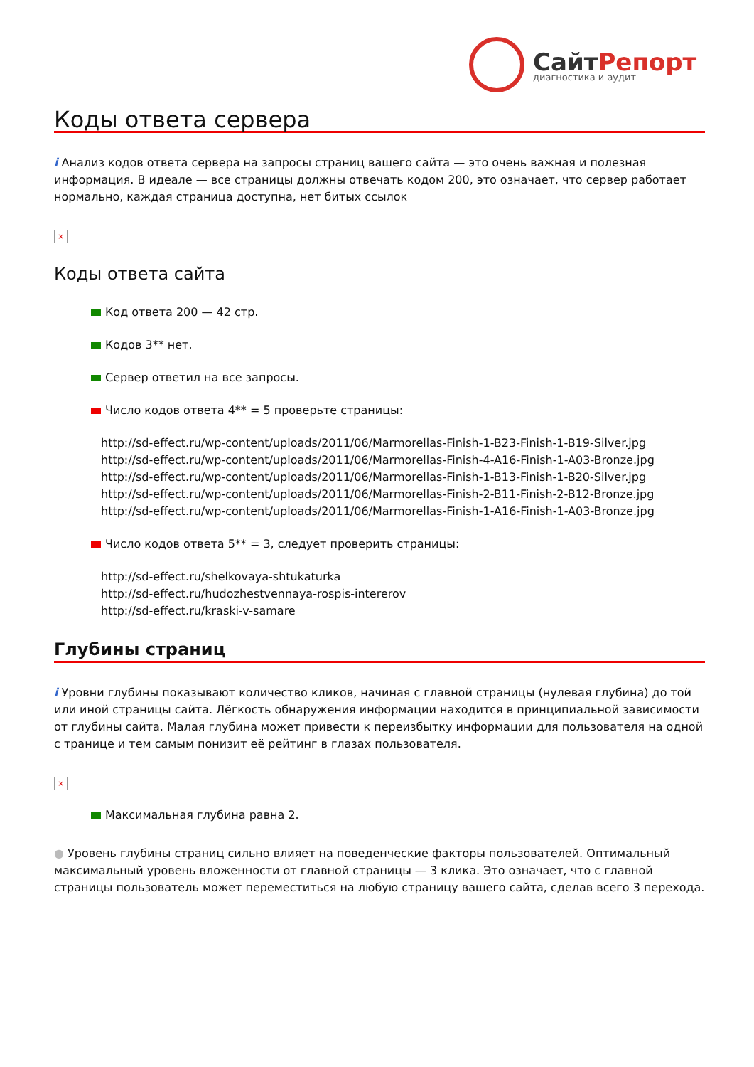СайтРепорт
диагностика и аудит
Коды ответа сервера
i Анализ кодов ответа сервера на запросы страниц вашего сайта — это очень важная и полезная информация. В идеале — все страницы должны отвечать кодом 200, это означает, что сервер работает нормально, каждая страница доступна, нет битых ссылок
×
Коды ответа сайта
Код ответа 200 — 42 стр.
Кодов 3** нет.
Сервер ответил на все запросы.
Число кодов ответа 4** = 5 проверьте страницы:
http://sd-effect.ru/wp-content/uploads/2011/06/Marmorellas-Finish-1-B23-Finish-1-B19-Silver.jpg
http://sd-effect.ru/wp-content/uploads/2011/06/Marmorellas-Finish-4-A16-Finish-1-A03-Bronze.jpg
http://sd-effect.ru/wp-content/uploads/2011/06/Marmorellas-Finish-1-B13-Finish-1-B20-Silver.jpg
http://sd-effect.ru/wp-content/uploads/2011/06/Marmorellas-Finish-2-B11-Finish-2-B12-Bronze.jpg
http://sd-effect.ru/wp-content/uploads/2011/06/Marmorellas-Finish-1-A16-Finish-1-A03-Bronze.jpg
Число кодов ответа 5** = 3, следует проверить страницы:
http://sd-effect.ru/shelkovaya-shtukaturka
http://sd-effect.ru/hudozhestvennaya-rospis-intererov
http://sd-effect.ru/kraski-v-samare
Глубины страниц
i Уровни глубины показывают количество кликов, начиная с главной страницы (нулевая глубина) до той или иной страницы сайта. Лёгкость обнаружения информации находится в принципиальной зависимости от глубины сайта. Малая глубина может привести к переизбытку информации для пользователя на одной с транице и тем самым понизит её рейтинг в глазах пользователя.
×
Максимальная глубина равна 2.
● Уровень глубины страниц сильно влияет на поведенческие факторы пользователей. Оптимальный максимальный уровень вложенности от главной страницы — 3 клика. Это означает, что с главной страницы пользователь может переместиться на любую страницу вашего сайта, сделав всего 3 перехода.